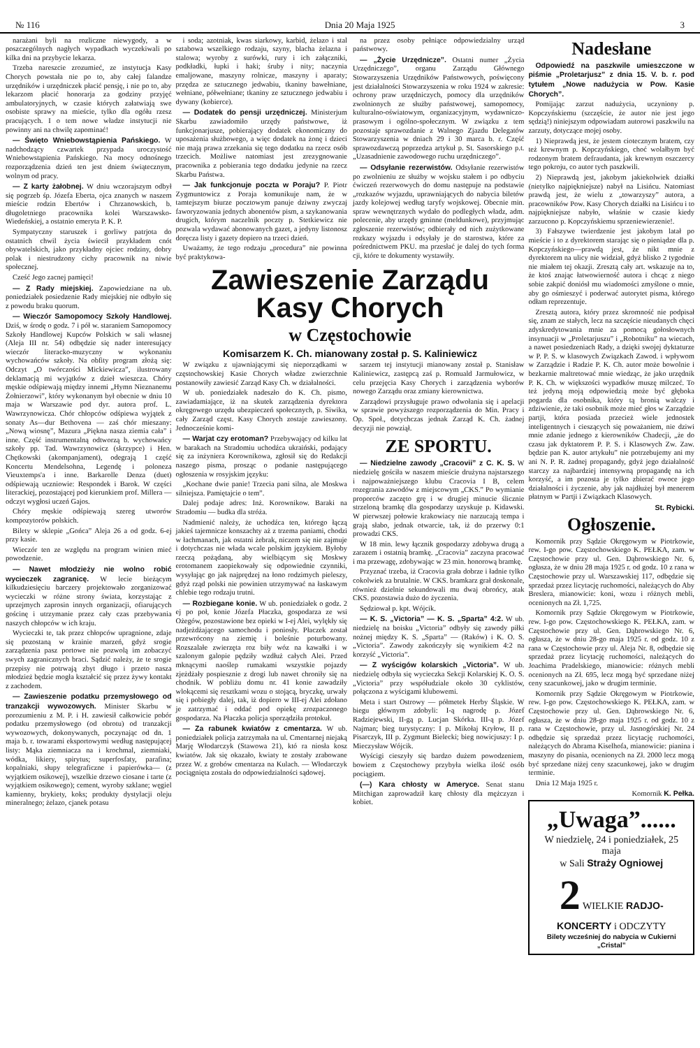№ 116 Dnia 20 Maja 1925 3
narażani byli na rozliczne niewygody, a w poszczególnych nagłych wypadkach wyczekiwali po kilka dni na przybycie lekarza.
Trzeba nareszcie zrozumieć, ze instytucja Kasy Chorych powstała nie po to, aby całej falandze urzędników i urzędniczek płacić pensję, i nie po to, aby lekarzom płacić honorarja za godziny przyjęć ambulatoryjnych, w czasie których załatwiają swe osobiste sprawy na mieście, tylko dla ogółu rzesz pracujących. I o tem nowe władze instytucji nie powinny ani na chwilę zapominać!
— Święto Wniebowstąpienia Pańskiego. W nadchodzący czwartek przypada uroczystość Wniebowstąpienia Pańskiego. Na mocy odnośnego rozporządzenia dzień ten jest dniem świątecznym, wolnym od pracy.
— Z karty żałobnej. W dniu wczorajszym odbył się pogrzeb śp. Józefa Eberta, ojca znanych w naszem mieście rodzin Ebertów i Chrzanowskich, b. długoletniego pracownika kolei Warszawsko-Wiedeńskiej, a ostatnio emeryta P. K. P.
Sympatyczny staruszek i gorliwy patrjota do ostatnich chwil życia świecił przykładem cnót obywatelskich, jako przykładny ojciec rodziny, dobry polak i niestrudzony cichy pracownik na niwie społecznej.
Cześć Jego zacnej pamięci!
— Z Rady miejskiej. Zapowiedziane na ub. poniedziałek posiedzenie Rady miejskiej nie odbyło się z powodu braku quorum.
— Wieczór Samopomocy Szkoły Handlowej. Dziś, w środę o godz. 7 i pół w. staraniem Samopomocy Szkoły Handlowej Kupców Polskich w sali własnej (Aleja III nr. 54) odbędzie się nader interesujący wieczór literacko-muzyczny w wykonaniu wychowańców szkoły. Na obfity program złożą się: Odczyt „O twórczości Mickiewicza”, ilustrowany deklamacją mi wyjątków z dzieł wieszcza. Chóry męskie odśpiewają między innemi „Hymn Nieznanemu Żołnierzowi”, który wykonanym był obecnie w dniu 10 maja w Warszawie pod dyr. autora prof. L. Wawrzynowicza. Chór chłopców odśpiewa wyjątek z sonaty As—dur Bethovena — zaś chór mieszany: „Nową wiosnę”, Mazura „Piękna nasza ziemia cała” i inne. Część instrumentalną odtworzą b. wychowańcy szkoły pp. Tad. Wawrzynowicz (skrzypce) i Hen. Chętkowski (akompanjament), odegrają 1 część Koncertu Mendelsohna, Legendę i poloneza Vieuxtemps'a i inne. Barkarolle Denza (duet) odśpiewają uczniowie: Respondek i Barok. W części literackiej, pozostającej pod kierunkiem prof. Millera — odczyt wygłosi uczeń Gajos.
Chóry męskie odśpiewają szereg utworów kompozytorów polskich.
Bilety w sklepie „Gońca” Aleja 26 a od godz. 6-ej przy kasie.
Wieczór ten ze względu na program winien mieć powodzenie.
— Nawet młodzieży nie wolno robić wycieczek zagranicę. W lecie bieżącym kilkudziesięciu barczery projektowało zorganizować wycieczki w różne strony świata, korzystając z uprzejmych zaprosin innych organizacji, ofiarujących gościnę i utrzymanie przez cały czas przebywania naszych chłopców w ich kraju.
Wycieczki te, tak przez chłopców upragnione, zdaje się pozostaną w krainie marzeń, gdyż srogie zarządzenia pasz portowe nie pozwolą im zobaczyć swych zagranicznych braci. Sądzić należy, że te srogie przepisy nie potrwają zbyt długo i przeto nasza młodzież będzie mogła kształcić się przez żywy kontakt z zachodem.
— Zawieszenie podatku przemysłowego od tranzakcji wywozowych. Minister Skarbu w porozumieniu z M. P. i H. zawiesił całkowicie pobór podatku przemysłowego (od obrotu) od tranzakcji wywozowych, dokonywanych, poczynając od dn. 1 maja b. r. towarami eksportowymi według następującej listy: Mąka ziemniacza na i krochmal, ziemniaki, wódka, likiery, spirytus; superfosfaty, parafina; kopalniaki, słupy telegraficzne i papierówka— (z wyjątkiem osikowej), wszelkie drzewo ciosane i tarte (z wyjątkiem osikowego); cement, wyroby szklane; węgiel kamienny, brykiety, koks; produkty dystylacji oleju mineralnego; żelazo, cjanek potasu
i soda; azotniak, kwas siarkowy, karbid, żelazo i stal sztabowa wszelkiego rodzaju, szyny, blacha żelazna i stalowa; wyroby z surówki, rury i ich załączniki, podkładki, łupki i haki; śruby i nity; naczynia emaljowane, maszyny rolnicze, maszyny i aparaty; przędza ze sztucznego jedwabiu, tkaniny bawełniane, wełniane, półwełniane; tkaniny ze sztucznego jedwabiu i dywany (kobierce).
— Dodatek do pensji urzędniczej. Ministerjum Skarbu zawiadomiło urzędy państwowe, iż funkcjonarjusze, pobierający dodatek ekonomiczny do uposażenia służbowego, a więc dodatek na żonę i dzieci nie mają prawa zrzekania się tego dodatku na rzecz osób trzecich. Możliwe natomiast jest zrezygnowanie pracownika z pobierania tego dodatku jedynie na rzecz Skarbu Państwa.
— Jak funkcjonuje poczta w Poraju? P. Piotr Zygmuntowicz z Poraja komunikuje nam, że w tamtejszym biurze pocztowym panuje dziwny zwyczaj faworyzowania jednych abonentów pism, a szykanowania drugich, którym naczelnik poczty p. Stetkiewicz nie pozwala wydawać abonowanych gazet, a jedyny listonosz doręcza listy i gazety dopiero na trzeci dzień.
Uważamy, że tego rodzaju „procedura” nie powinna być praktykowa-
na przez osoby pełniące odpowiedzialny urząd państwowy.
— „Życie Urzędnicze”. Ostatni numer „Życia Urzędniczego”, organu Zarządu Głównego Stowarzyszenia Urzędników Państwowych, poświęcony jest działalności Stowarzyszenia w roku 1924 w zakresie: ochrony praw urzędniczych, pomocy dla urzędników zwolnionych ze służby państwowej, samopomocy, kulturalno-oświatowym, organizacyjnym, wydawniczo-prasowym i ogólno-społecznym. W związku z tem pozostaje sprawozdanie z Walnego Zjazdu Delegatów Stowarzyszenia w dniach 29 i 30 marca b. r. Część sprawozdawczą poprzedza artykuł p. St. Sasorskiego p.t. „Uzasadnienie zawodowego ruchu urzędniczego”.
— Odsyłanie rezerwistów. Odsyłanie rezerwistów po zwolnieniu ze służby w wojsku stałem i po odbyciu ćwiczeń rezerwowych do domu następuje na podstawie „rozkazów wyjazdu, uprawniających do nabycia biletów jazdy kolejowej według taryfy wojskowej. Obecnie min. spraw wewnętrznych wydało do podległych władz, adm. polecenie, aby urzędy gminne (meldunkowe), przyjmując zgłoszenie rezerwistów; odbierały od nich zużytkowane rozkazy wyjazdu i odsyłały je do starostwa, które za pośrednictwem PKU. ma przesłać je dalej do tych forma cji, które te dokumenty wystawiły.
Zawieszenie Zarządu Kasy Chorych
w Częstochowie
Komisarzem K. Ch. mianowany został p. S. Kaliniewicz
W związku z ujawniającymi się nieporządkami w częstochowskiej Kasie Chorych władze zwierzchnie postanowiły zawiesić Zarząd Kasy Ch. w działalności.
W ub. poniedziałek nadeszło do K. Ch. pismo, zawiadamiające, iż na skutek zarządzenia dyrektora okręgowego urzędu ubezpieczeń społecznych, p. Siwika, cały Zarząd częst. Kasy Chorych zostaje zawieszony. Jednocześnie komi-
sarzem tej instytucji mianowany został p. Stanisław Kaliniewicz, zastępcą zaś p. Romuald Jarmułowicz, w celu przejęcia Kasy Chorych i zarządzenia wyborów nowego Zarządu oraz zmiany kierownictwa.
Zarządowi przysługuje prawo odwołania się i apelacji w sprawie powyższego rozporządzenia do Min. Pracy i Op. Społ., dotychczas jednak Zarząd K. Ch. żadnej decyzji nie powziął.
— Warjat czy erotoman? Przebywający od kilku lat w barakach na Stradomiu uchodźca ukraiński, podający się za inżyniera Korownikowa, zgłosił się do Redakcji naszego pisma, prosząc o podanie następującego ogłoszenia w rosyjskim języku:
„Kochane dwie panie! Trzecia pani silna, ale Moskwa silniejsza. Pamiętajcie o tem”.
Dalej podaje adres: Inż. Korownikow. Baraki na Stradomiu — budka dla stróża.
Nadmienić należy, że uchodźca ten, którego łączą jakieś tajemnicze konszachty aż z trzema paniami, chodzi w łachmanach, jak ostatni żebrak, niczem się nie zajmuje i dotychczas nie włada wcale polskim językiem. Byłoby rzeczą pożądaną, aby wielbiącym się Moskwy erotomanem zaopiekowały się odpowiednie czynniki, wysyłając go jak najprędzej na łono rodzimych pieleszy, gdyż rząd polski nie powinien utrzymywać na łaskawym chlebie tego rodzaju trutni.
— Rozbiegane konie. W ub. poniedziałek o godz. 2 ej po poł, konie Józefa Płaczka, gospodarza ze wsi Ożegów, pozostawione bez opieki w I-ej Alei, wylękły się nadjeżdżającego samochodu i poniosły. Płaczek został przewrócony na ziemię i boleśnie poturbowany. Rozszalałe zwierzęta roz biły wóz na kawałki i w szalonym galopie pędziły wzdłuż całych Alei. Przed mknącymi naoślep rumakami wszystkie pojazdy zjeżdżały pospiesznie z drogi lub nawet chroniły się na chodnik. W pobliżu domu nr. 41 konie zawadziły wlokącemi się resztkami wozu o stojącą, bryczkę, urwały się i pobiegły dalej, tak, iż dopiero w III-ej Alei zdołano je zatrzymać i oddać pod opiekę zrozpaczonego gospodarza. Na Płaczka policja sporządziła protokuł.
— Za rabunek kwiatów z cmentarza. W ub. poniedziałek policja zatrzymała na ul. Cmentarnej niejaką Marję Włodarczyk (Stawowa 21), któ ra niosła kosz kwiatów. Jak się okazało, kwiaty te zostały zrabowane przez W. z grobów cmentarza na Kulach. — Włodarczyk pociągnięta została do odpowiedzialności sądowej.
ZE SPORTU.
— Niedzielne zawody „Cracovii” z C. K. S. W niedzielę gościła w naszem mieście drużyna najstarszego i najpoważniejszego klubu Cracovia I B, celem rozegrania zawodów z miejscowym „CKS.” Po wymianie proporców zaczęto grę i w drugiej minucie ślicznie strzeloną bramkę dla gospodarzy uzyskuje p. Kidawski. W pierwszej połowie krakowiacy nie narzucają tempa i grają słabo, jednak otwarcie, tak, iż do przerwy 0:1 prowadzi CKS.
W 18 min. lewy łącznik gospodarzy zdobywa drugą a zarazem i ostatnią bramkę. „Cracovia” zaczyna pracować i ma przewagę, zdobywając w 23 min. honorową bramkę.
Przyznać trzeba, iż Cracovia grała dobrze i ładnie tylko cokolwiek za brutalnie. W CKS. bramkarz grał doskonale, również dzielnie sekundowali mu dwaj obrońcy, atak CKS. pozostawia dużo do życzenia.
Sędziował p. kpt. Wójcik.
— K. S. „Victoria” — K. S. „Sparta” 4:2. W ub. niedzielę na boisku „Victoria” odbyły się zawody piłki nożnej między K. S. „Sparta” — (Raków) i K. O. S. „Victoria”. Zawody zakończyły się wynikiem 4:2 na korzyść „Victoria”.
— Z wyścigów kolarskich „Victoria”. W ub. niedzielę odbyła się wycieczka Sekcji Kolarskiej K. O. S. „Victoria” przy współudziale około 30 cyklistów, połączona z wyścigami klubowemi.
Meta i start Ostrowy — półmetek Herby Śląskie. W biegu głównym zdobyli: I-ą nagrodę p. Józef Radziejewski, II-gą p. Lucjan Skórka. III-ą p. Józef Najman; bieg turystyczny: I p. Mikołaj Kryłow, II p. Pisarczyk, III p. Zygmunt Bielecki; bieg nowicjuszy: I p. Mieczysław Wójcik.
Wyścigi cieszyły się bardzo dużem powodzeniem, bowiem z Częstochowy przybyła wielka ilość osób pociągiem.
(—) Kara chłosty w Ameryce. Senat stanu Mitchigan zaprowadził karę chłosty dla mężczyzn i kobiet.
Nadesłane
Odpowiedź na paszkwile umieszczone w piśmie „Proletarjusz” z dnia 15. V. b. r. pod tytułem „Nowe nadużycia w Pow. Kasie Chorych”.
Pomijając zarzut nadużycia, uczyniony p. Kopczyńskiemu (szczęście, że autor nie jest jego sędzią!) niniejszym odpowiadam autorowi paszkwilu na zarzuty, dotyczące mojej osoby.
1) Nieprawdą jest, że jestem ciotecznym bratem, czy też krewnym p. Kopczyńskiego, choć wolałbym być rodzonym bratem defraudanta, jak krewnym oszczercy tego pokroju, co autor tych paszkwili.
2) Nieprawdą jest, jakobym jakiekolwiek działki (nietylko najpiękniejsze) nabył na Lisińcu. Natomiast prawdą jest, że wielu z „towarzyszy” autora, a pracowników Pow. Kasy Chorych działki na Lisińcu i to najpiękniejsze nabyło, właśnie w czasie kiedy zarzucono p. Kopczyńskiemu sprzeniewierzenie!.
3) Fałszywe twierdzenie jest jakobym latał po mieście i to z dyrektorem starając się o pieniądze dla p. Kopczyńskiego—prawdą jest, że nikt mnie z dyrektorem na ulicy nie widział, gdyż blisko 2 tygodnie nie miałem tej okazji. Zresztą cały art. wskazuje na to, że ktoś znając łatwowierność autora i chcąc z niego sobie zakpić doniósł mu wiadomości zmyślone o mnie, aby go ośmieszyć i poderwać autorytet pisma, którego odłam reprezentuje.
Zresztą autora, który przez skromność nie podpisał się, znam ze stałych, lecz na szczęście nieudanych chęci zdyskredytowania mnie za pomocą gołosłownych insynuacji w „Proletarjuszu” i „Robotniku” na wiecach, a nawet posiedzeniach Rady, a dzięki swojej dyktaturze w P. P. S. w klasowych Związkach Zawod. i wpływom w Zarządzie i Radzie P. K. Ch. autor może bowolnie i bezkarnie maltretować mnie wiedząc, że jako urzędnik P. K. Ch. w większości wypadków muszę milczeć. To też jedyną moją odpowiedzią może być głęboka pogarda dla osobnika, który tą bronią walczy i zdziwienie, że taki osobnik może mieć głos w Zarządzie partji, która posiada przecież wiele jednostek inteligentnych i cieszących się poważaniem, nie dziwi mnie zdanie jednego z kierowników Chadecji, „że do czasu jak dyktatorem P. P. S. i Klasowych Zw. Zaw. będzie pan K. autor artykułu” nie potrzebujemy ani my ani N. P. R. żadnej propagandy, gdyż jego działalność starczy za najbardziej intensywną propagandę na ich korzyść, a im pozosta je tylko zbierać owoce jego działalności i życzenie, aby jak najdłużej był menerem płatnym w Partji i Związkach Klasowych.
St. Rybicki.
Ogłoszenie.
Komornik przy Sądzie Okręgowym w Piotrkowie, rew. I-go pow. Częstochowskiego K. PEŁKA, zam. w Częstochowie przy ul. Gen. Dąbrowskiego Nr. 6, ogłasza, że w dniu 28 maja 1925 r. od godz. 10 z rana w Częstochowie przy ul. Warszawskiej 117, odbędzie się sprzedaż przez licytację ruchomości, należących do Aby Breslera, mianowicie: koni, wozu i różnych mebli, ocenionych na Zł. 1,725.
Komornik przy Sądzie Okręgowym w Piotrkowie, rew. I-go pow. Częstochowskiego K. PEŁKA, zam. w Częstochowie przy ul. Gen. Dąbrowskiego Nr. 6, ogłasza, że w dniu 28-go maja 1925 r. od godz. 10 z rana w Częstochowie przy ul. Aleja Nr. 8, odbędzie się sprzedaż przez licytację ruchomości, należących do Joachima Pradelskiego, mianowicie: różnych mebli ocenionych na Zł. 695, lecz mogą być sprzedane niżej ceny szacunkowej, jako w drugim terminie.
Komornik przy Sądzie Okręgowym w Piotrkowie, rew. I-go pow. Częstochowskiego K. PEŁKA, zam. w Częstochowie przy ul. Gen. Dąbrowskiego Nr. 6, ogłasza, że w dniu 28-go maja 1925 r. od godz. 10 z rana w Częstochowie, przy ul. Jasnogórskiej Nr. 24 odbędzie się sprzedaż przez licytację ruchomości, należących do Abrama Kiselhofa, mianowicie: pianina i maszyny do pisania, ocenionych na Zł. 2000 lecz mogą być sprzedane niżej ceny szacunkowej, jako w drugim terminie.
Dnia 12 Maja 1925 r.
Komornik K. Pełka.
„Uwaga”......
W niedzielę, 24 i poniedziałek, 25 maja
w Sali Straży Ogniowej
2 WIELKIE RADJO-KONCERTY i ODCZYTY
Bilety wcześniej do nabycia w Cukierni „Cristal”